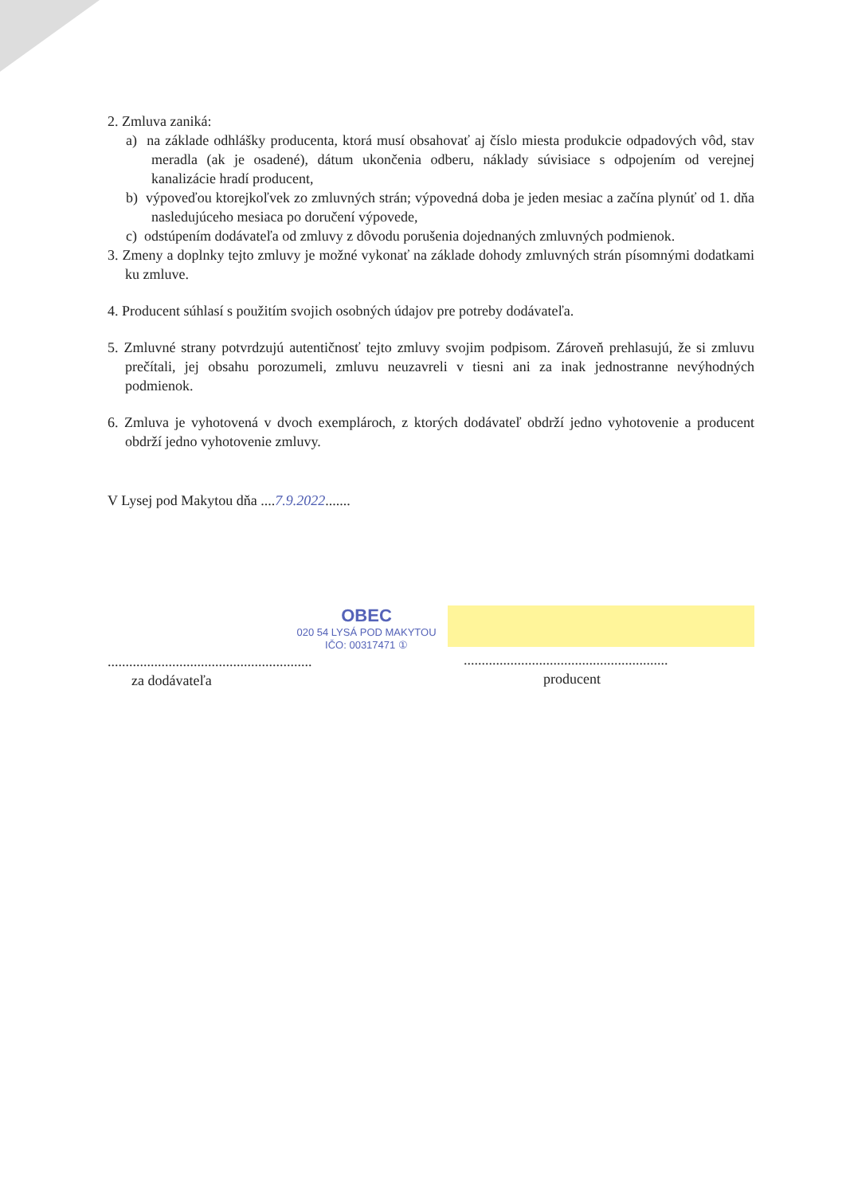2. Zmluva zaniká:
a) na základe odhlášky producenta, ktorá musí obsahovať aj číslo miesta produkcie odpadových vôd, stav meradla (ak je osadené), dátum ukončenia odberu, náklady súvisiace s odpojením od verejnej kanalizácie hradí producent,
b) výpoveďou ktorejkoľvek zo zmluvných strán; výpovedná doba je jeden mesiac a začína plynúť od 1. dňa nasledujúceho mesiaca po doručení výpovede,
c) odstúpením dodávateľa od zmluvy z dôvodu porušenia dojednaných zmluvných podmienok.
3. Zmeny a doplnky tejto zmluvy je možné vykonať na základe dohody zmluvných strán písomnými dodatkami ku zmluve.
4. Producent súhlasí s použitím svojich osobných údajov pre potreby dodávateľa.
5. Zmluvné strany potvrdzujú autentičnosť tejto zmluvy svojim podpisom. Zároveň prehlasujú, že si zmluvu prečítali, jej obsahu porozumeli, zmluvu neuzavreli v tiesni ani za inak jednostranne nevýhodných podmienok.
6. Zmluva je vyhotovená v dvoch exemplároch, z ktorých dodávateľ obdrží jedno vyhotovenie a producent obdrží jedno vyhotovenie zmluvy.
V Lysej pod Makytou dňa ....7.9.2022.......
OBEC
020 54 LYSÁ POD MAKYTOU
IČO: 00317471 ①
.........................................................
za dodávateľa
.........................................................
producent